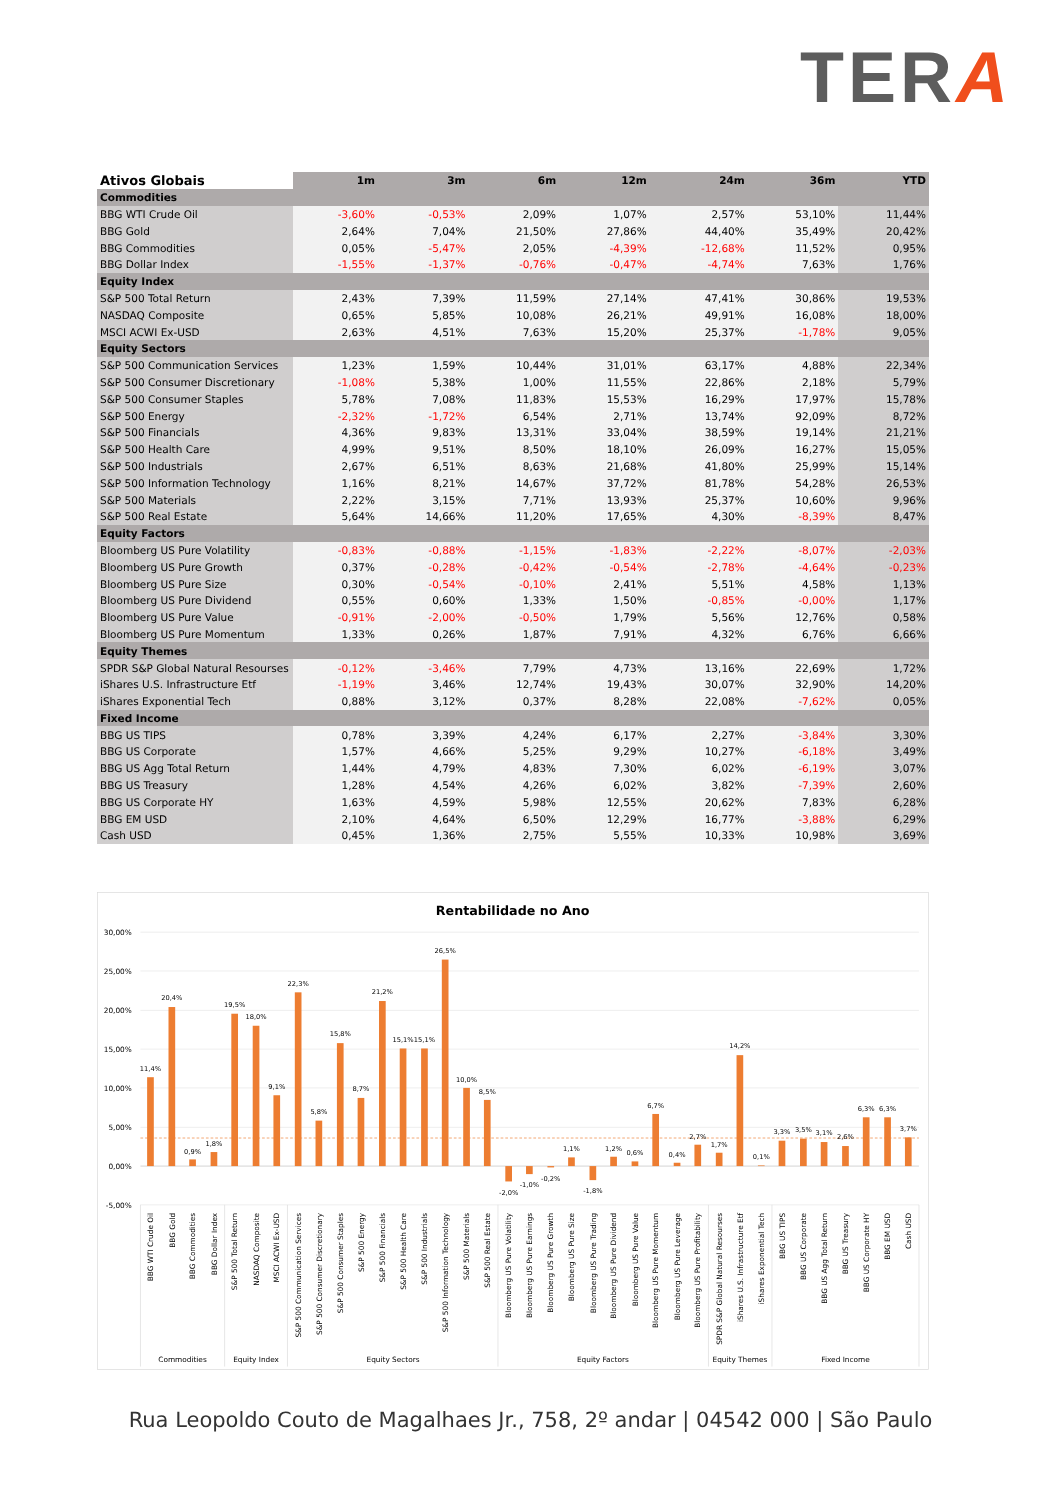TERA
| Ativos Globais | 1m | 3m | 6m | 12m | 24m | 36m | YTD |
| --- | --- | --- | --- | --- | --- | --- | --- |
| Commodities | | | | | | | |
| BBG WTI Crude Oil | -3,60% | -0,53% | 2,09% | 1,07% | 2,57% | 53,10% | 11,44% |
| BBG Gold | 2,64% | 7,04% | 21,50% | 27,86% | 44,40% | 35,49% | 20,42% |
| BBG Commodities | 0,05% | -5,47% | 2,05% | -4,39% | -12,68% | 11,52% | 0,95% |
| BBG Dollar Index | -1,55% | -1,37% | -0,76% | -0,47% | -4,74% | 7,63% | 1,76% |
| Equity Index | | | | | | | |
| S&P 500 Total Return | 2,43% | 7,39% | 11,59% | 27,14% | 47,41% | 30,86% | 19,53% |
| NASDAQ Composite | 0,65% | 5,85% | 10,08% | 26,21% | 49,91% | 16,08% | 18,00% |
| MSCI ACWI Ex-USD | 2,63% | 4,51% | 7,63% | 15,20% | 25,37% | -1,78% | 9,05% |
| Equity Sectors | | | | | | | |
| S&P 500 Communication Services | 1,23% | 1,59% | 10,44% | 31,01% | 63,17% | 4,88% | 22,34% |
| S&P 500 Consumer Discretionary | -1,08% | 5,38% | 1,00% | 11,55% | 22,86% | 2,18% | 5,79% |
| S&P 500 Consumer Staples | 5,78% | 7,08% | 11,83% | 15,53% | 16,29% | 17,97% | 15,78% |
| S&P 500 Energy | -2,32% | -1,72% | 6,54% | 2,71% | 13,74% | 92,09% | 8,72% |
| S&P 500 Financials | 4,36% | 9,83% | 13,31% | 33,04% | 38,59% | 19,14% | 21,21% |
| S&P 500 Health Care | 4,99% | 9,51% | 8,50% | 18,10% | 26,09% | 16,27% | 15,05% |
| S&P 500 Industrials | 2,67% | 6,51% | 8,63% | 21,68% | 41,80% | 25,99% | 15,14% |
| S&P 500 Information Technology | 1,16% | 8,21% | 14,67% | 37,72% | 81,78% | 54,28% | 26,53% |
| S&P 500 Materials | 2,22% | 3,15% | 7,71% | 13,93% | 25,37% | 10,60% | 9,96% |
| S&P 500 Real Estate | 5,64% | 14,66% | 11,20% | 17,65% | 4,30% | -8,39% | 8,47% |
| Equity Factors | | | | | | | |
| Bloomberg US Pure Volatility | -0,83% | -0,88% | -1,15% | -1,83% | -2,22% | -8,07% | -2,03% |
| Bloomberg US Pure Growth | 0,37% | -0,28% | -0,42% | -0,54% | -2,78% | -4,64% | -0,23% |
| Bloomberg US Pure Size | 0,30% | -0,54% | -0,10% | 2,41% | 5,51% | 4,58% | 1,13% |
| Bloomberg US Pure Dividend | 0,55% | 0,60% | 1,33% | 1,50% | -0,85% | -0,00% | 1,17% |
| Bloomberg US Pure Value | -0,91% | -2,00% | -0,50% | 1,79% | 5,56% | 12,76% | 0,58% |
| Bloomberg US Pure Momentum | 1,33% | 0,26% | 1,87% | 7,91% | 4,32% | 6,76% | 6,66% |
| Equity Themes | | | | | | | |
| SPDR S&P Global Natural Resourses | -0,12% | -3,46% | 7,79% | 4,73% | 13,16% | 22,69% | 1,72% |
| iShares U.S. Infrastructure Etf | -1,19% | 3,46% | 12,74% | 19,43% | 30,07% | 32,90% | 14,20% |
| iShares Exponential Tech | 0,88% | 3,12% | 0,37% | 8,28% | 22,08% | -7,62% | 0,05% |
| Fixed Income | | | | | | | |
| BBG US TIPS | 0,78% | 3,39% | 4,24% | 6,17% | 2,27% | -3,84% | 3,30% |
| BBG US Corporate | 1,57% | 4,66% | 5,25% | 9,29% | 10,27% | -6,18% | 3,49% |
| BBG US Agg Total Return | 1,44% | 4,79% | 4,83% | 7,30% | 6,02% | -6,19% | 3,07% |
| BBG US Treasury | 1,28% | 4,54% | 4,26% | 6,02% | 3,82% | -7,39% | 2,60% |
| BBG US Corporate HY | 1,63% | 4,59% | 5,98% | 12,55% | 20,62% | 7,83% | 6,28% |
| BBG EM USD | 2,10% | 4,64% | 6,50% | 12,29% | 16,77% | -3,88% | 6,29% |
| Cash USD | 0,45% | 1,36% | 2,75% | 5,55% | 10,33% | 10,98% | 3,69% |
Rentabilidade no Ano
30,00%
25,00%
20,00%
15,00%
10,00%
5,00%
0,00%
-5,00%
11,4%
20,4%
0,9%
1,8%
19,5%
18,0%
9,1%
22,3%
5,8%
15,8%
8,7%
21,2%
15,1%
15,1%
26,5%
10,0%
8,5%
-2,0%
-1,0%
-0,2%
1,1%
-1,8%
1,2%
0,6%
6,7%
0,4%
2,7%
1,7%
14,2%
0,1%
3,3%
3,5%
3,1%
2,6%
6,3%
6,3%
3,7%
BBG WTI Crude Oil
BBG Gold
BBG Commodities
BBG Dollar Index
S&P 500 Total Return
NASDAQ Composite
MSCI ACWI Ex-USD
S&P 500 Communication Services
S&P 500 Consumer Discretionary
S&P 500 Consumer Staples
S&P 500 Energy
S&P 500 Financials
S&P 500 Health Care
S&P 500 Industrials
S&P 500 Information Technology
S&P 500 Materials
S&P 500 Real Estate
Bloomberg US Pure Volatility
Bloomberg US Pure Earnings
Bloomberg US Pure Growth
Bloomberg US Pure Size
Bloomberg US Pure Trading
Bloomberg US Pure Dividend
Bloomberg US Pure Value
Bloomberg US Pure Momentum
Bloomberg US Pure Leverage
Bloomberg US Pure Profitability
SPDR S&P Global Natural Resourses
iShares U.S. Infrastructure Etf
iShares Exponential Tech
BBG US TIPS
BBG US Corporate
BBG US Agg Total Return
BBG US Treasury
BBG US Corporate HY
BBG EM USD
Cash USD
Commodities
Equity Index
Equity Sectors
Equity Factors
Equity Themes
Fixed Income
Rua Leopoldo Couto de Magalhaes Jr., 758, 2º andar | 04542 000 | São Paulo